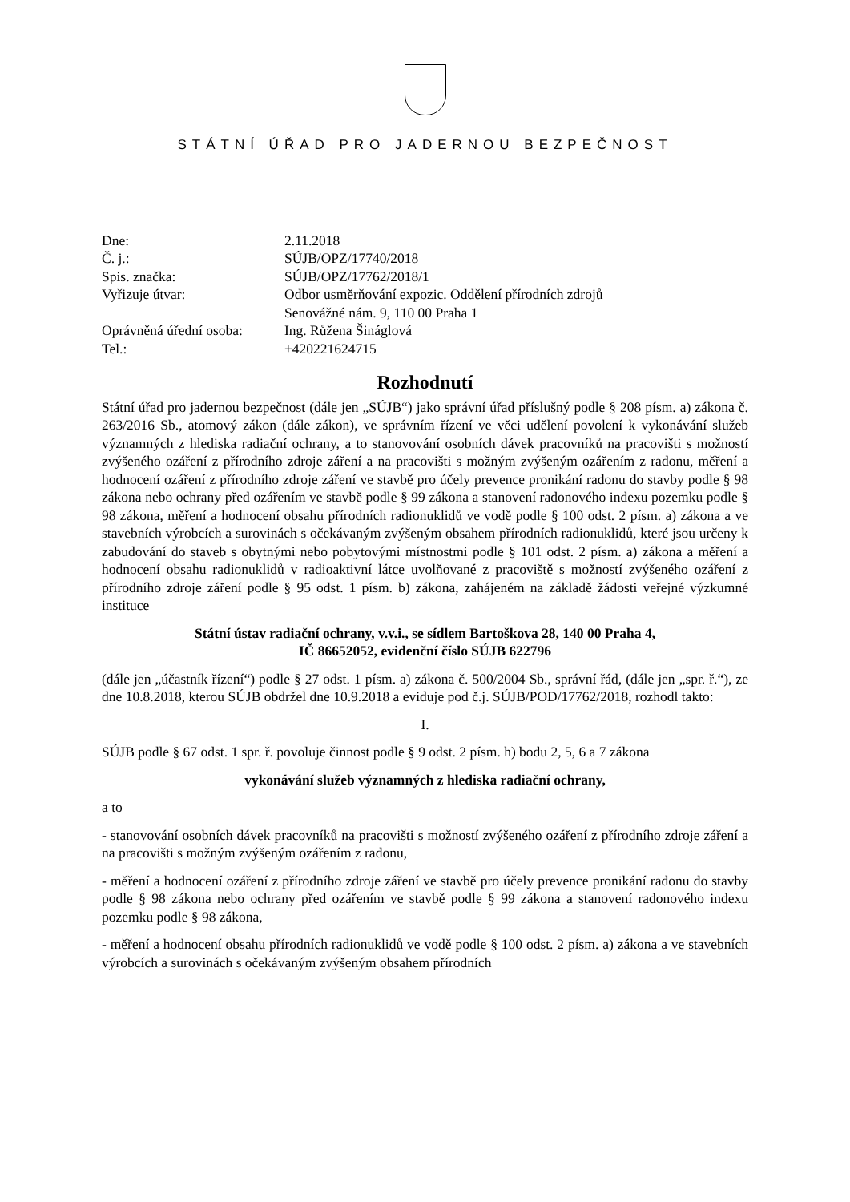STÁTNÍ ÚŘAD PRO JADERNOU BEZPEČNOST
| Dne: | 2.11.2018 |
| Č. j.: | SÚJB/OPZ/17740/2018 |
| Spis. značka: | SÚJB/OPZ/17762/2018/1 |
| Vyřizuje útvar: | Odbor usměrňování expozic. Oddělení přírodních zdrojů Senovážné nám. 9, 110 00 Praha 1 |
| Oprávněná úřední osoba: | Ing. Růžena Šináglová |
| Tel.: | +420221624715 |
Rozhodnutí
Státní úřad pro jadernou bezpečnost (dále jen „SÚJB“) jako správní úřad příslušný podle § 208 písm. a) zákona č. 263/2016 Sb., atomový zákon (dále zákon), ve správním řízení ve věci udělení povolení k vykonávání služeb významných z hlediska radiační ochrany, a to stanovování osobních dávek pracovníků na pracovišti s možností zvýšeného ozáření z přírodního zdroje záření a na pracovišti s možným zvýšeným ozářením z radonu, měření a hodnocení ozáření z přírodního zdroje záření ve stavbě pro účely prevence pronikání radonu do stavby podle § 98 zákona nebo ochrany před ozářením ve stavbě podle § 99 zákona a stanovení radonového indexu pozemku podle § 98 zákona, měření a hodnocení obsahu přírodních radionuklidů ve vodě podle § 100 odst. 2 písm. a) zákona a ve stavebních výrobcích a surovinách s očekávaným zvýšeným obsahem přírodních radionuklidů, které jsou určeny k zabudování do staveb s obytnými nebo pobytovými místnostmi podle § 101 odst. 2 písm. a) zákona a měření a hodnocení obsahu radionuklidů v radioaktivní látce uvolňované z pracoviště s možností zvýšeného ozáření z přírodního zdroje záření podle § 95 odst. 1 písm. b) zákona, zahájeném na základě žádosti veřejné výzkumné instituce
Státní ústav radiační ochrany, v.v.i., se sídlem Bartoškova 28, 140 00 Praha 4,
IČ 86652052, evidenční číslo SÚJB 622796
(dále jen „účastník řízení“) podle § 27 odst. 1 písm. a) zákona č. 500/2004 Sb., správní řád, (dále jen „spr. ř.“), ze dne 10.8.2018, kterou SÚJB obdržel dne 10.9.2018 a eviduje pod č.j. SÚJB/POD/17762/2018, rozhodl takto:
I.
SÚJB podle § 67 odst. 1 spr. ř. povoluje činnost podle § 9 odst. 2 písm. h) bodu 2, 5, 6 a 7 zákona
vykonávání služeb významných z hlediska radiační ochrany,
a to
- stanovování osobních dávek pracovníků na pracovišti s možností zvýšeného ozáření z přírodního zdroje záření a na pracovišti s možným zvýšeným ozářením z radonu,
- měření a hodnocení ozáření z přírodního zdroje záření ve stavbě pro účely prevence pronikání radonu do stavby podle § 98 zákona nebo ochrany před ozářením ve stavbě podle § 99 zákona a stanovení radonového indexu pozemku podle § 98 zákona,
- měření a hodnocení obsahu přírodních radionuklidů ve vodě podle § 100 odst. 2 písm. a) zákona a ve stavebních výrobcích a surovinách s očekávaným zvýšeným obsahem přírodních